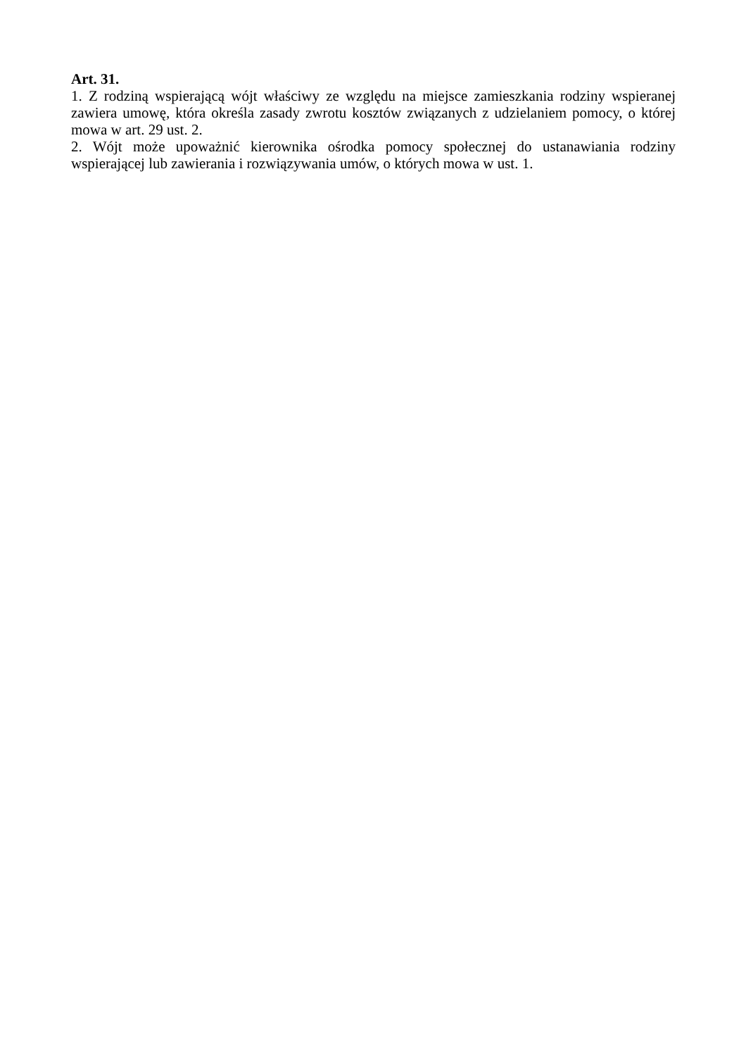Art. 31.
1. Z rodziną wspierającą wójt właściwy ze względu na miejsce zamieszkania rodziny wspieranej zawiera umowę, która określa zasady zwrotu kosztów związanych z udzielaniem pomocy, o której mowa w art. 29 ust. 2.
2. Wójt może upoważnić kierownika ośrodka pomocy społecznej do ustanawiania rodziny wspierającej lub zawierania i rozwiązywania umów, o których mowa w ust. 1.